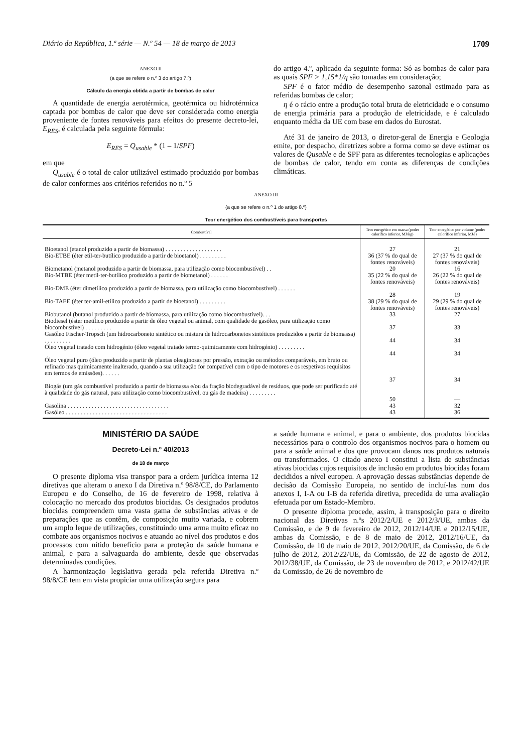Diário da República, 1.ª série — N.º 54 — 18 de março de 2013 1709
ANEXO II
(a que se refere o n.º 3 do artigo 7.º)
Cálculo da energia obtida a partir de bombas de calor
A quantidade de energia aerotérmica, geotérmica ou hidrotérmica captada por bombas de calor que deve ser considerada como energia proveniente de fontes renováveis para efeitos do presente decreto-lei, E<sub>RES</sub>, é calculada pela seguinte fórmula:
E<sub>RES</sub> = Q<sub>usable</sub> * (1 – 1/SPF)
em que
Q<sub>usable</sub> é o total de calor utilizável estimado produzido por bombas de calor conformes aos critérios referidos no n.º 5
do artigo 4.º, aplicado da seguinte forma: Só as bombas de calor para as quais SPF > 1,15*1/η são tomadas em consideração;
SPF é o fator médio de desempenho sazonal estimado para as referidas bombas de calor;
η é o rácio entre a produção total bruta de eletricidade e o consumo de energia primária para a produção de eletricidade, e é calculado enquanto média da UE com base em dados do Eurostat.
Até 31 de janeiro de 2013, o diretor-geral de Energia e Geologia emite, por despacho, diretrizes sobre a forma como se deve estimar os valores de Qusable e de SPF para as diferentes tecnologias e aplicações de bombas de calor, tendo em conta as diferenças de condições climáticas.
ANEXO III
(a que se refere o n.º 1 do artigo 8.º)
Teor energético dos combustíveis para transportes
| Combustível | Teor energético em massa (poder calorífico inferior, MJ/kg) | Teor energético por volume (poder calorífico inferior, MJ/l) |
| --- | --- | --- |
| Bioetanol (etanol produzido a partir de biomassa) . . . . . . . . . . . . . . . . . . . | 27 | 21 |
| Bio-ETBE (éter etil-ter-butílico produzido a partir de bioetanol) . . . . . . . . . | 36 (37 % do qual de fontes renováveis) | 27 (37 % do qual de fontes renováveis) |
| Biometanol (metanol produzido a partir de biomassa, para utilização como biocombustível) . . | 20 | 16 |
| Bio-MTBE (éter metil-ter-butílico produzido a partir de biometanol) . . . . . . | 35 (22 % do qual de fontes renováveis) | 26 (22 % do qual de fontes renováveis) |
| Bio-DME (éter dimetílico produzido a partir de biomassa, para utilização como biocombustível) . . . . . . | 28 | 19 |
| Bio-TAEE (éter ter-amil-etílico produzido a partir de bioetanol) . . . . . . . . . | 38 (29 % do qual de fontes renováveis) | 29 (29 % do qual de fontes renováveis) |
| Biobutanol (butanol produzido a partir de biomassa, para utilização como biocombustível). . . | 33 | 27 |
| Biodiesel (éster metílico produzido a partir de óleo vegetal ou animal, com qualidade de gasóleo, para utilização como biocombustível) . . . . . . . . . | 37 | 33 |
| Gasóleo Fischer-Tropsch (um hidrocarboneto sintético ou mistura de hidrocarbonetos sintéticos produzidos a partir de biomassa) . . . . . . . . . | 44 | 34 |
| Óleo vegetal tratado com hidrogénio (óleo vegetal tratado termo-quimicamente com hidrogénio) . . . . . . . . . | 44 | 34 |
| Óleo vegetal puro (óleo produzido a partir de plantas oleaginosas por pressão, extração ou métodos comparáveis, em bruto ou refinado mas quimicamente inalterado, quando a sua utilização for compatível com o tipo de motores e os respetivos requisitos em termos de emissões). . . . . . | 37 | 34 |
| Biogás (um gás combustível produzido a partir de biomassa e/ou da fração biodegradável de resíduos, que pode ser purificado até à qualidade do gás natural, para utilização como biocombustível, ou gás de madeira) . . . . . . . . . | 50 | — |
| Gasolina . . . . . . . . . . . . . . . . . . . . . . . . . . . . . . . . . . | 43 | 32 |
| Gasóleo . . . . . . . . . . . . . . . . . . . . . . . . . . . . . . . . . . | 43 | 36 |
MINISTÉRIO DA SAÚDE
Decreto-Lei n.º 40/2013
de 18 de março
O presente diploma visa transpor para a ordem jurídica interna 12 diretivas que alteram o anexo I da Diretiva n.º 98/8/CE, do Parlamento Europeu e do Conselho, de 16 de fevereiro de 1998, relativa à colocação no mercado dos produtos biocidas. Os designados produtos biocidas compreendem uma vasta gama de substâncias ativas e de preparações que as contêm, de composição muito variada, e cobrem um amplo leque de utilizações, constituindo uma arma muito eficaz no combate aos organismos nocivos e atuando ao nível dos produtos e dos processos com nítido benefício para a proteção da saúde humana e animal, e para a salvaguarda do ambiente, desde que observadas determinadas condições.
A harmonização legislativa gerada pela referida Diretiva n.º 98/8/CE tem em vista propiciar uma utilização segura para
a saúde humana e animal, e para o ambiente, dos produtos biocidas necessários para o controlo dos organismos nocivos para o homem ou para a saúde animal e dos que provocam danos nos produtos naturais ou transformados. O citado anexo I constitui a lista de substâncias ativas biocidas cujos requisitos de inclusão em produtos biocidas foram decididos a nível europeu. A aprovação dessas substâncias depende de decisão da Comissão Europeia, no sentido de incluí-las num dos anexos I, I-A ou I-B da referida diretiva, precedida de uma avaliação efetuada por um Estado-Membro.
O presente diploma procede, assim, à transposição para o direito nacional das Diretivas n.ºs 2012/2/UE e 2012/3/UE, ambas da Comissão, e de 9 de fevereiro de 2012, 2012/14/UE e 2012/15/UE, ambas da Comissão, e de 8 de maio de 2012, 2012/16/UE, da Comissão, de 10 de maio de 2012, 2012/20/UE, da Comissão, de 6 de julho de 2012, 2012/22/UE, da Comissão, de 22 de agosto de 2012, 2012/38/UE, da Comissão, de 23 de novembro de 2012, e 2012/42/UE da Comissão, de 26 de novembro de